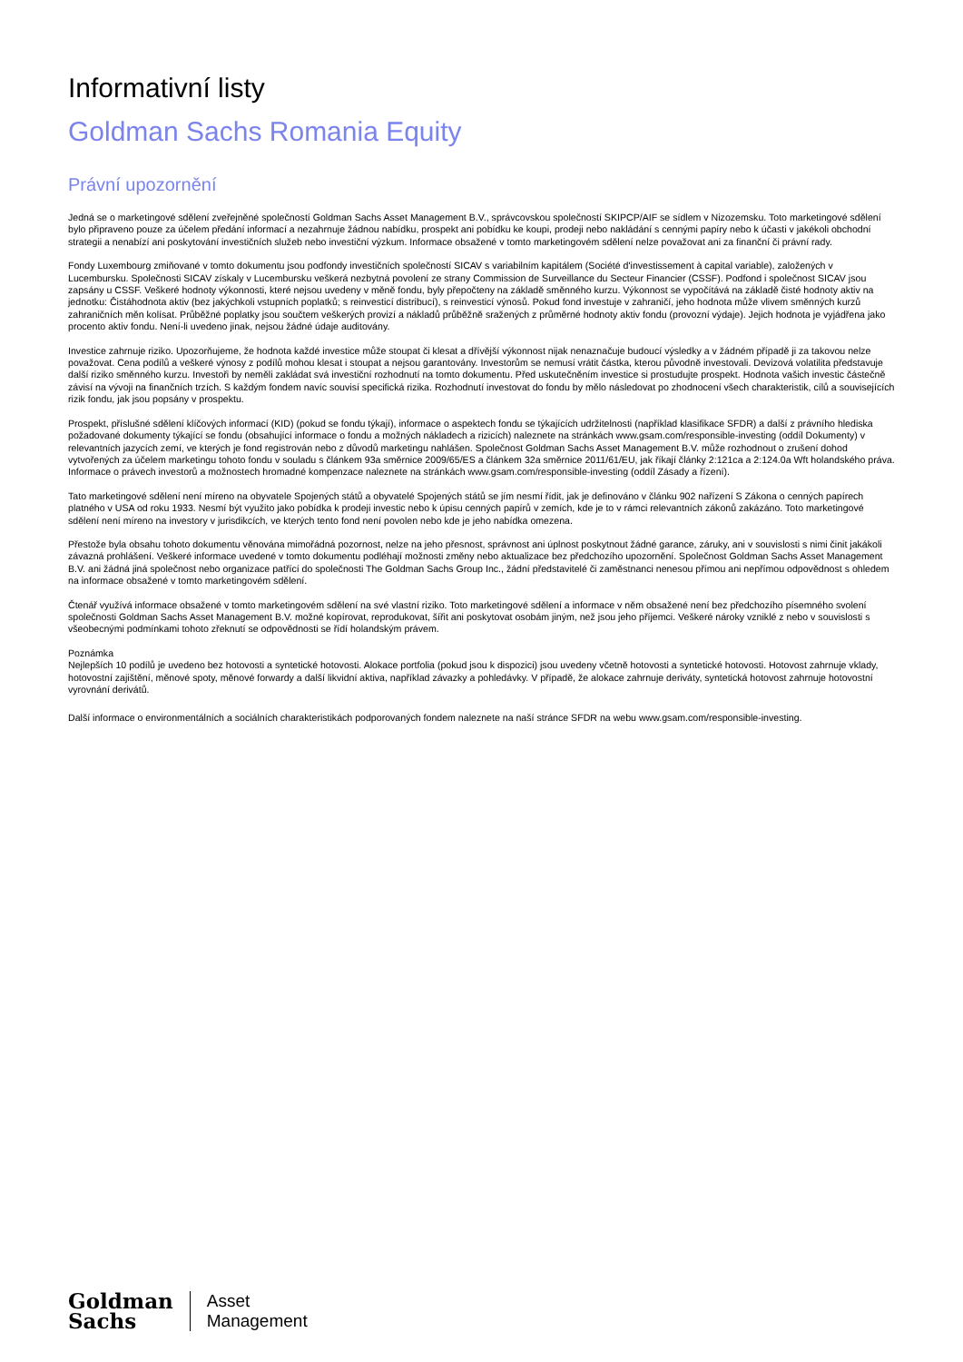Informativní listy
Goldman Sachs Romania Equity
Právní upozornění
Jedná se o marketingové sdělení zveřejněné společností Goldman Sachs Asset Management B.V., správcovskou společností SKIPCP/AIF se sídlem v Nizozemsku. Toto marketingové sdělení bylo připraveno pouze za účelem předání informací a nezahrnuje žádnou nabídku, prospekt ani pobídku ke koupi, prodeji nebo nakládání s cennými papíry nebo k účasti v jakékoli obchodní strategii a nenabízí ani poskytování investičních služeb nebo investiční výzkum. Informace obsažené v tomto marketingovém sdělení nelze považovat ani za finanční či právní rady.
Fondy Luxembourg zmiňované v tomto dokumentu jsou podfondy investičních společností SICAV s variabilním kapitálem (Société d'investissement à capital variable), založených v Lucembursku. Společnosti SICAV získaly v Lucembursku veškerá nezbytná povolení ze strany Commission de Surveillance du Secteur Financier (CSSF). Podfond i společnost SICAV jsou zapsány u CSSF. Veškeré hodnoty výkonnosti, které nejsou uvedeny v měně fondu, byly přepočteny na základě směnného kurzu. Výkonnost se vypočítává na základě čisté hodnoty aktiv na jednotku: Čistáhodnota aktiv (bez jakýchkoli vstupních poplatků; s reinvesticí distribucí), s reinvesticí výnosů. Pokud fond investuje v zahraničí, jeho hodnota může vlivem směnných kurzů zahraničních měn kolísat. Průběžné poplatky jsou součtem veškerých provizí a nákladů průběžně sražených z průměrné hodnoty aktiv fondu (provozní výdaje). Jejich hodnota je vyjádřena jako procento aktiv fondu. Není-li uvedeno jinak, nejsou žádné údaje auditovány.
Investice zahrnuje riziko. Upozorňujeme, že hodnota každé investice může stoupat či klesat a dřívější výkonnost nijak nenaznačuje budoucí výsledky a v žádném případě ji za takovou nelze považovat. Cena podílů a veškeré výnosy z podílů mohou klesat i stoupat a nejsou garantovány. Investorům se nemusí vrátit částka, kterou původně investovali. Devizová volatilita představuje další riziko směnného kurzu. Investoři by neměli zakládat svá investiční rozhodnutí na tomto dokumentu. Před uskutečněním investice si prostudujte prospekt. Hodnota vašich investic částečně závisí na vývoji na finančních trzích. S každým fondem navíc souvisí specifická rizika. Rozhodnutí investovat do fondu by mělo následovat po zhodnocení všech charakteristik, cílů a souvisejících rizik fondu, jak jsou popsány v prospektu.
Prospekt, příslušné sdělení klíčových informací (KID) (pokud se fondu týkají), informace o aspektech fondu se týkajících udržitelnosti (například klasifikace SFDR) a další z právního hlediska požadované dokumenty týkající se fondu (obsahující informace o fondu a možných nákladech a rizicích) naleznete na stránkách www.gsam.com/responsible-investing (oddíl Dokumenty) v relevantních jazycích zemí, ve kterých je fond registrován nebo z důvodů marketingu nahlášen. Společnost Goldman Sachs Asset Management B.V. může rozhodnout o zrušení dohod vytvořených za účelem marketingu tohoto fondu v souladu s článkem 93a směrnice 2009/65/ES a článkem 32a směrnice 2011/61/EU, jak říkají články 2:121ca a 2:124.0a Wft holandského práva. Informace o právech investorů a možnostech hromadné kompenzace naleznete na stránkách www.gsam.com/responsible-investing (oddíl Zásady a řízení).
Tato marketingové sdělení není míreno na obyvatele Spojených států a obyvatelé Spojených států se jím nesmí řídit, jak je definováno v článku 902 nařízení S Zákona o cenných papírech platného v USA od roku 1933. Nesmí být využito jako pobídka k prodeji investic nebo k úpisu cenných papírů v zemích, kde je to v rámci relevantních zákonů zakázáno. Toto marketingové sdělení není míreno na investory v jurisdikcích, ve kterých tento fond není povolen nebo kde je jeho nabídka omezena.
Přestože byla obsahu tohoto dokumentu věnována mimořádná pozornost, nelze na jeho přesnost, správnost ani úplnost poskytnout žádné garance, záruky, ani v souvislosti s nimi činit jakákoli závazná prohlášení. Veškeré informace uvedené v tomto dokumentu podléhají možnosti změny nebo aktualizace bez předchozího upozornění. Společnost Goldman Sachs Asset Management B.V. ani žádná jiná společnost nebo organizace patřící do společnosti The Goldman Sachs Group Inc., žádní představitelé či zaměstnanci nenesou přímou ani nepřímou odpovědnost s ohledem na informace obsažené v tomto marketingovém sdělení.
Čtenář využívá informace obsažené v tomto marketingovém sdělení na své vlastní riziko. Toto marketingové sdělení a informace v něm obsažené není bez předchozího písemného svolení společnosti Goldman Sachs Asset Management B.V. možné kopírovat, reprodukovat, šířit ani poskytovat osobám jiným, než jsou jeho příjemci. Veškeré nároky vzniklé z nebo v souvislosti s všeobecnými podmínkami tohoto zřeknutí se odpovědnosti se řídí holandským právem.
Poznámka
Nejlepších 10 podílů je uvedeno bez hotovosti a syntetické hotovosti. Alokace portfolia (pokud jsou k dispozici) jsou uvedeny včetně hotovosti a syntetické hotovosti. Hotovost zahrnuje vklady, hotovostní zajištění, měnové spoty, měnové forwardy a další likvidní aktiva, například závazky a pohledávky. V případě, že alokace zahrnuje deriváty, syntetická hotovost zahrnuje hotovostní vyrovnání derivátů.
Další informace o environmentálních a sociálních charakteristikách podporovaných fondem naleznete na naší stránce SFDR na webu www.gsam.com/responsible-investing.
Goldman
Sachs
Asset
Management